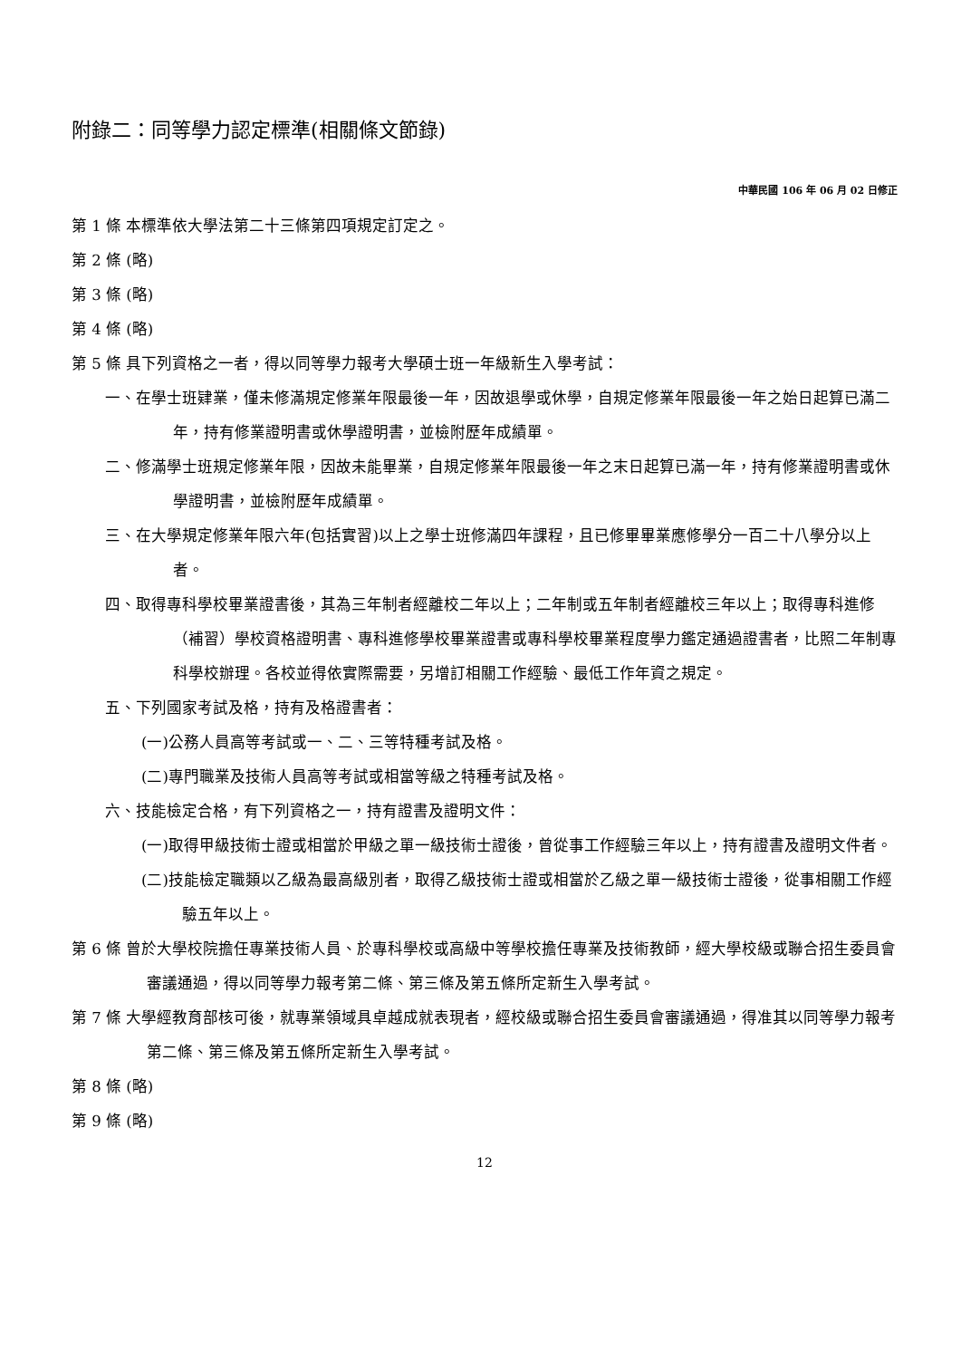附錄二：同等學力認定標準(相關條文節錄)
中華民國 106 年 06 月 02 日修正
第 1 條 本標準依大學法第二十三條第四項規定訂定之。
第 2 條 (略)
第 3 條 (略)
第 4 條 (略)
第 5 條 具下列資格之一者，得以同等學力報考大學碩士班一年級新生入學考試：
一、在學士班肄業，僅未修滿規定修業年限最後一年，因故退學或休學，自規定修業年限最後一年之始日起算已滿二年，持有修業證明書或休學證明書，並檢附歷年成績單。
二、修滿學士班規定修業年限，因故未能畢業，自規定修業年限最後一年之末日起算已滿一年，持有修業證明書或休學證明書，並檢附歷年成績單。
三、在大學規定修業年限六年(包括實習)以上之學士班修滿四年課程，且已修畢畢業應修學分一百二十八學分以上者。
四、取得專科學校畢業證書後，其為三年制者經離校二年以上；二年制或五年制者經離校三年以上；取得專科進修（補習）學校資格證明書、專科進修學校畢業證書或專科學校畢業程度學力鑑定通過證書者，比照二年制專科學校辦理。各校並得依實際需要，另增訂相關工作經驗、最低工作年資之規定。
五、下列國家考試及格，持有及格證書者：
(一)公務人員高等考試或一、二、三等特種考試及格。
(二)專門職業及技術人員高等考試或相當等級之特種考試及格。
六、技能檢定合格，有下列資格之一，持有證書及證明文件：
(一)取得甲級技術士證或相當於甲級之單一級技術士證後，曾從事工作經驗三年以上，持有證書及證明文件者。
(二)技能檢定職類以乙級為最高級別者，取得乙級技術士證或相當於乙級之單一級技術士證後，從事相關工作經驗五年以上。
第 6 條 曾於大學校院擔任專業技術人員、於專科學校或高級中等學校擔任專業及技術教師，經大學校級或聯合招生委員會審議通過，得以同等學力報考第二條、第三條及第五條所定新生入學考試。
第 7 條 大學經教育部核可後，就專業領域具卓越成就表現者，經校級或聯合招生委員會審議通過，得准其以同等學力報考第二條、第三條及第五條所定新生入學考試。
第 8 條 (略)
第 9 條 (略)
12